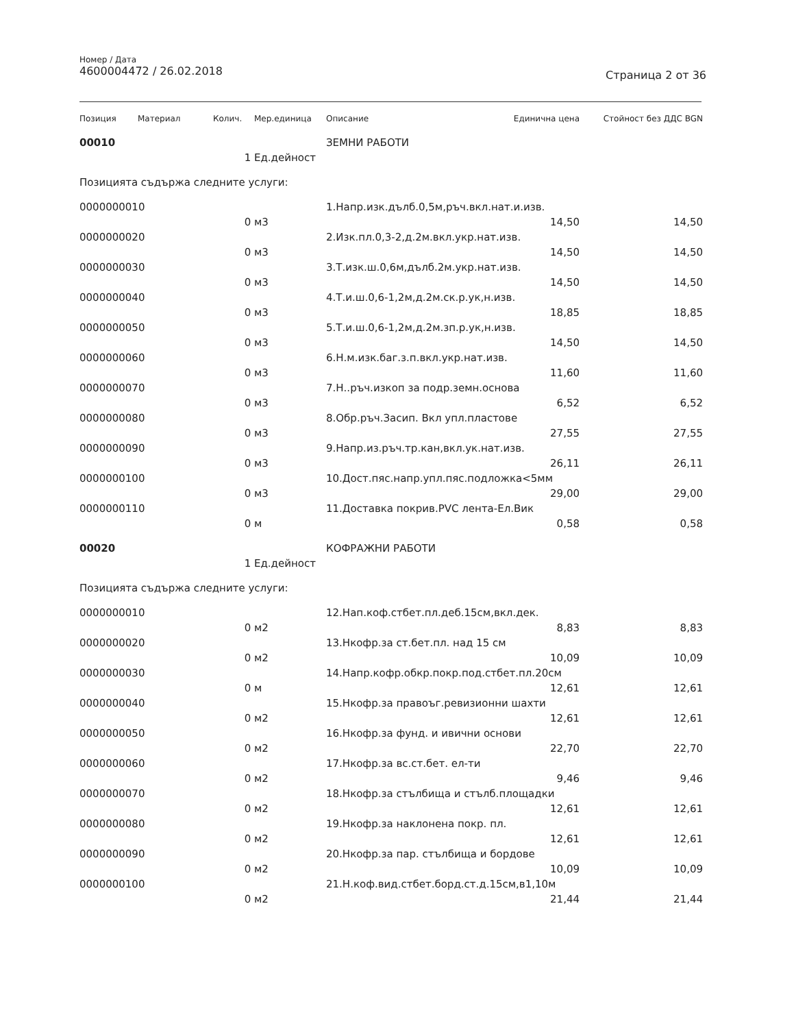Номер / Дата
4600004472 / 26.02.2018
Страница 2 от 36
| Позиция | Материал | Колич. | Мер.единица | Описание | Единична цена | Стойност без ДДС BGN |
| --- | --- | --- | --- | --- | --- | --- |
| 00010 | | | | ЗЕМНИ РАБОТИ | | |
| | | 1 | Ед.дейност | | | |
| Позицията съдържа следните услуги: | | | | | | |
| 0000000010 | | | | 1.Напр.изк.дълб.0,5м,ръч.вкл.нат.и.изв. | | |
| | | 0 | м3 | | 14,50 | 14,50 |
| 0000000020 | | | | 2.Изк.пл.0,3-2,д.2м.вкл.укр.нат.изв. | | |
| | | 0 | м3 | | 14,50 | 14,50 |
| 0000000030 | | | | 3.Т.изк.ш.0,6м,дълб.2м.укр.нат.изв. | | |
| | | 0 | м3 | | 14,50 | 14,50 |
| 0000000040 | | | | 4.Т.и.ш.0,6-1,2м,д.2м.ск.р.ук,н.изв. | | |
| | | 0 | м3 | | 18,85 | 18,85 |
| 0000000050 | | | | 5.Т.и.ш.0,6-1,2м,д.2м.зп.р.ук,н.изв. | | |
| | | 0 | м3 | | 14,50 | 14,50 |
| 0000000060 | | | | 6.Н.м.изк.баг.з.п.вкл.укр.нат.изв. | | |
| | | 0 | м3 | | 11,60 | 11,60 |
| 0000000070 | | | | 7.Н..ръч.изкоп за подр.земн.основа | | |
| | | 0 | м3 | | 6,52 | 6,52 |
| 0000000080 | | | | 8.Обр.ръч.Засип. Вкл упл.пластове | | |
| | | 0 | м3 | | 27,55 | 27,55 |
| 0000000090 | | | | 9.Напр.из.ръч.тр.кан,вкл.ук.нат.изв. | | |
| | | 0 | м3 | | 26,11 | 26,11 |
| 0000000100 | | | | 10.Дост.пяс.напр.упл.пяс.подложка<5мм | | |
| | | 0 | м3 | | 29,00 | 29,00 |
| 0000000110 | | | | 11.Доставка покрив.PVC лента-Ел.Вик | | |
| | | 0 | м | | 0,58 | 0,58 |
| 00020 | | | | КОФРАЖНИ РАБОТИ | | |
| | | 1 | Ед.дейност | | | |
| Позицията съдържа следните услуги: | | | | | | |
| 0000000010 | | | | 12.Нап.коф.стбет.пл.деб.15см,вкл.дек. | | |
| | | 0 | м2 | | 8,83 | 8,83 |
| 0000000020 | | | | 13.Нкофр.за ст.бет.пл. над 15 см | | |
| | | 0 | м2 | | 10,09 | 10,09 |
| 0000000030 | | | | 14.Напр.кофр.обкр.покр.под.стбет.пл.20см | | |
| | | 0 | м | | 12,61 | 12,61 |
| 0000000040 | | | | 15.Нкофр.за правоъг.ревизионни шахти | | |
| | | 0 | м2 | | 12,61 | 12,61 |
| 0000000050 | | | | 16.Нкофр.за фунд. и ивични основи | | |
| | | 0 | м2 | | 22,70 | 22,70 |
| 0000000060 | | | | 17.Нкофр.за вс.ст.бет. ел-ти | | |
| | | 0 | м2 | | 9,46 | 9,46 |
| 0000000070 | | | | 18.Нкофр.за стълбища и стълб.площадки | | |
| | | 0 | м2 | | 12,61 | 12,61 |
| 0000000080 | | | | 19.Нкофр.за наклонена покр. пл. | | |
| | | 0 | м2 | | 12,61 | 12,61 |
| 0000000090 | | | | 20.Нкофр.за пар. стълбища и бордове | | |
| | | 0 | м2 | | 10,09 | 10,09 |
| 0000000100 | | | | 21.Н.коф.вид.стбет.борд.ст.д.15см,в1,10м | | |
| | | 0 | м2 | | 21,44 | 21,44 |